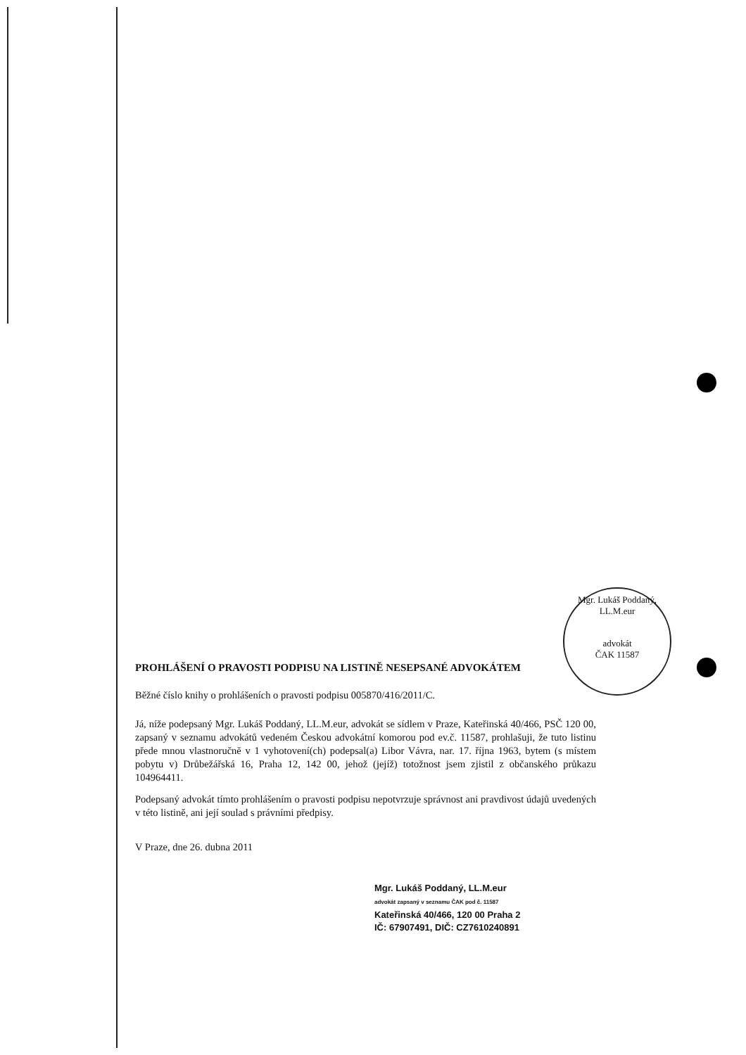Mgr. Lukáš Poddaný, LL.M.eur
advokát
ČAK 11587
PROHLÁŠENÍ O PRAVOSTI PODPISU NA LISTINĚ NESEPSANÉ ADVOKÁTEM
Běžné číslo knihy o prohlášeních o pravosti podpisu 005870/416/2011/C.
Já, níže podepsaný Mgr. Lukáš Poddaný, LL.M.eur, advokát se sídlem v Praze, Kateřinská 40/466, PSČ 120 00, zapsaný v seznamu advokátů vedeném Českou advokátní komorou pod ev.č. 11587, prohlašuji, že tuto listinu přede mnou vlastnoručně v 1 vyhotovení(ch) podepsal(a) Libor Vávra, nar. 17. října 1963, bytem (s místem pobytu v) Drůbežářská 16, Praha 12, 142 00, jehož (jejíž) totožnost jsem zjistil z občanského průkazu 104964411.
Podepsaný advokát tímto prohlášením o pravosti podpisu nepotvrzuje správnost ani pravdivost údajů uvedených v této listině, ani její soulad s právními předpisy.
V Praze, dne 26. dubna 2011
Mgr. Lukáš Poddaný, LL.M.eur
advokát zapsaný v seznamu ČAK pod č. 11587
Kateřinská 40/466, 120 00 Praha 2
IČ: 67907491, DIČ: CZ7610240891